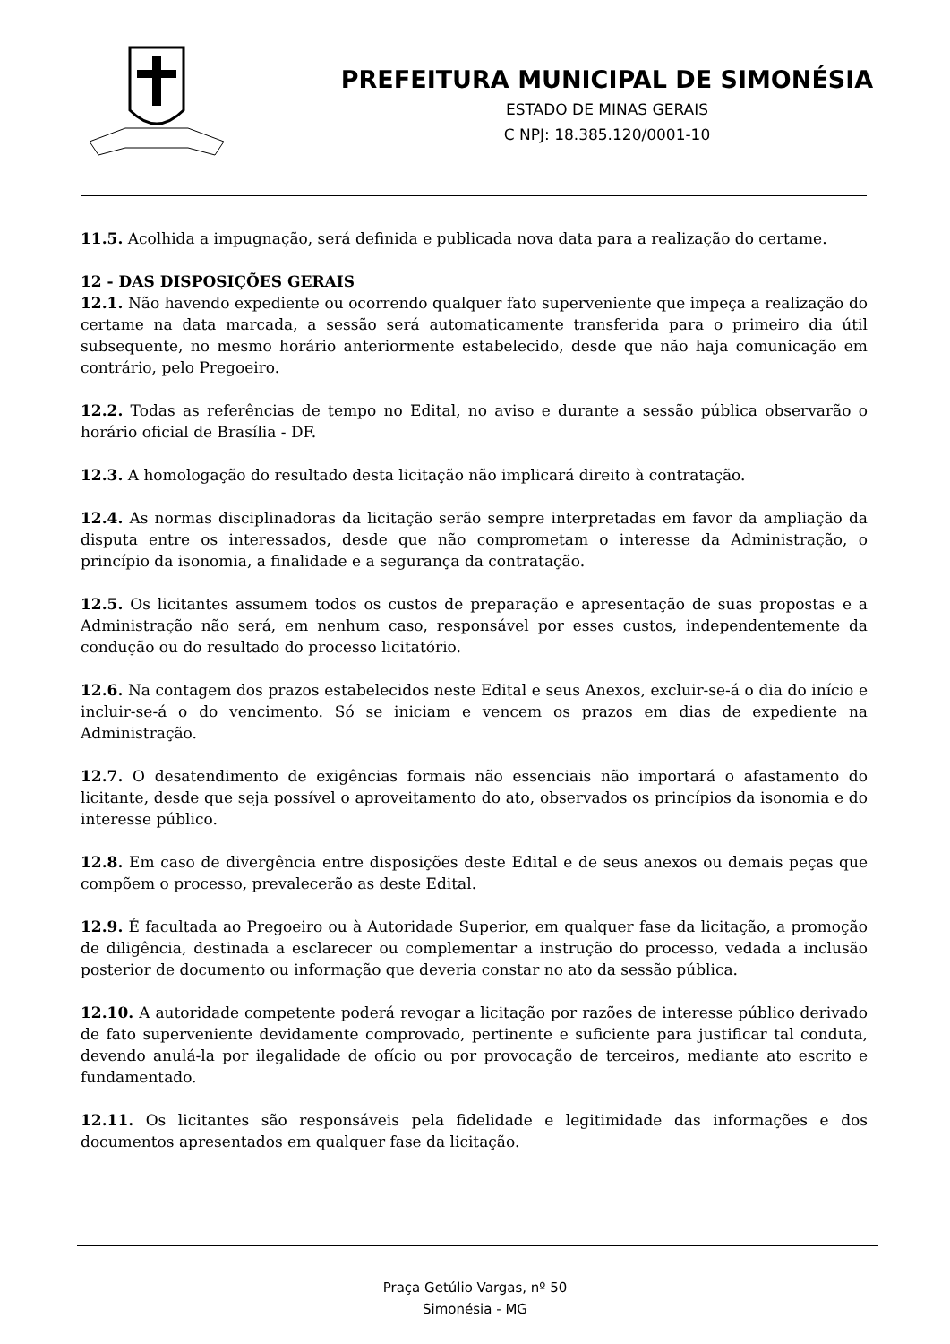PREFEITURA MUNICIPAL DE SIMONÉSIA
ESTADO DE MINAS GERAIS
C NPJ: 18.385.120/0001-10
11.5. Acolhida a impugnação, será definida e publicada nova data para a realização do certame.
12 - DAS DISPOSIÇÕES GERAIS
12.1. Não havendo expediente ou ocorrendo qualquer fato superveniente que impeça a realização do certame na data marcada, a sessão será automaticamente transferida para o primeiro dia útil subsequente, no mesmo horário anteriormente estabelecido, desde que não haja comunicação em contrário, pelo Pregoeiro.
12.2. Todas as referências de tempo no Edital, no aviso e durante a sessão pública observarão o horário oficial de Brasília - DF.
12.3. A homologação do resultado desta licitação não implicará direito à contratação.
12.4. As normas disciplinadoras da licitação serão sempre interpretadas em favor da ampliação da disputa entre os interessados, desde que não comprometam o interesse da Administração, o princípio da isonomia, a finalidade e a segurança da contratação.
12.5. Os licitantes assumem todos os custos de preparação e apresentação de suas propostas e a Administração não será, em nenhum caso, responsável por esses custos, independentemente da condução ou do resultado do processo licitatório.
12.6. Na contagem dos prazos estabelecidos neste Edital e seus Anexos, excluir-se-á o dia do início e incluir-se-á o do vencimento. Só se iniciam e vencem os prazos em dias de expediente na Administração.
12.7. O desatendimento de exigências formais não essenciais não importará o afastamento do licitante, desde que seja possível o aproveitamento do ato, observados os princípios da isonomia e do interesse público.
12.8. Em caso de divergência entre disposições deste Edital e de seus anexos ou demais peças que compõem o processo, prevalecerão as deste Edital.
12.9. É facultada ao Pregoeiro ou à Autoridade Superior, em qualquer fase da licitação, a promoção de diligência, destinada a esclarecer ou complementar a instrução do processo, vedada a inclusão posterior de documento ou informação que deveria constar no ato da sessão pública.
12.10. A autoridade competente poderá revogar a licitação por razões de interesse público derivado de fato superveniente devidamente comprovado, pertinente e suficiente para justificar tal conduta, devendo anulá-la por ilegalidade de ofício ou por provocação de terceiros, mediante ato escrito e fundamentado.
12.11. Os licitantes são responsáveis pela fidelidade e legitimidade das informações e dos documentos apresentados em qualquer fase da licitação.
Praça Getúlio Vargas, nº 50
Simonésia - MG